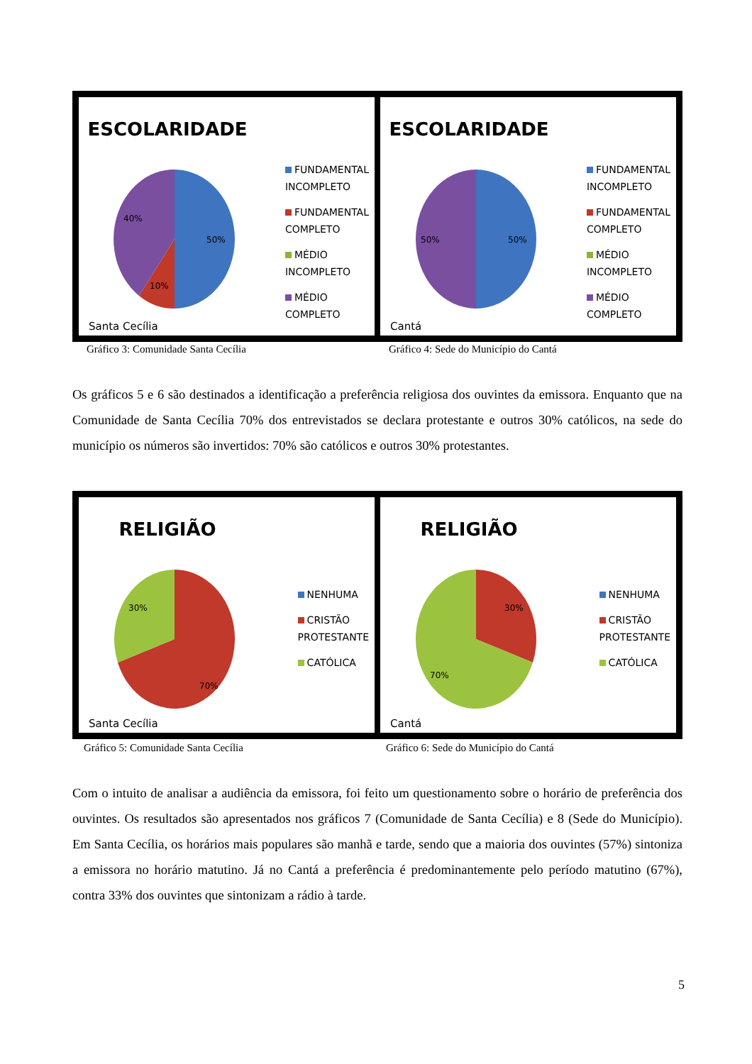ESCOLARIDADE
50%
10%
40%
FUNDAMENTAL
INCOMPLETO
FUNDAMENTAL
COMPLETO
MÉDIO
INCOMPLETO
MÉDIO
COMPLETO
Santa Cecília
ESCOLARIDADE
50%
50%
FUNDAMENTAL
INCOMPLETO
FUNDAMENTAL
COMPLETO
MÉDIO
INCOMPLETO
MÉDIO
COMPLETO
Cantá
Gráfico 3: Comunidade Santa Cecília
Gráfico 4: Sede do Município do Cantá
Os gráficos 5 e 6 são destinados a identificação a preferência religiosa dos ouvintes da emissora. Enquanto que na Comunidade de Santa Cecília 70% dos entrevistados se declara protestante e outros 30% católicos, na sede do município os números são invertidos: 70% são católicos e outros 30% protestantes.
RELIGIÃO
70%
30%
NENHUMA
CRISTÃO
PROTESTANTE
CATÓLICA
Santa Cecília
RELIGIÃO
30%
70%
NENHUMA
CRISTÃO
PROTESTANTE
CATÓLICA
Cantá
Gráfico 5: Comunidade Santa Cecília
Gráfico 6: Sede do Município do Cantá
Com o intuito de analisar a audiência da emissora, foi feito um questionamento sobre o horário de preferência dos ouvintes. Os resultados são apresentados nos gráficos 7 (Comunidade de Santa Cecília) e 8 (Sede do Município). Em Santa Cecília, os horários mais populares são manhã e tarde, sendo que a maioria dos ouvintes (57%) sintoniza a emissora no horário matutino. Já no Cantá a preferência é predominantemente pelo período matutino (67%), contra 33% dos ouvintes que sintonizam a rádio à tarde.
5